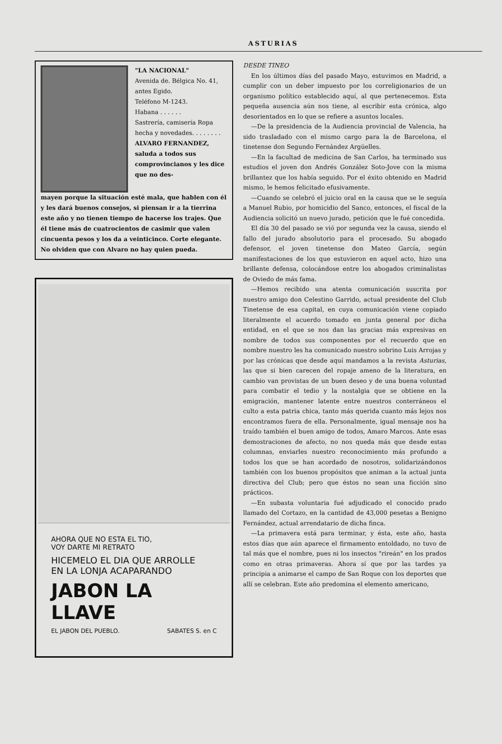ASTURIAS
"LA NACIONAL"
Avenida de. Bélgica No. 41, antes Egido.
Teléfono M-1243.
Habana . . . . . .
Sastrería, camisería Ropa hecha y novedades. . . . . . . .
ALVARO FERNANDEZ, saluda a todos sus comprovincianos y les dice que no des-
mayen porque la situación esté mala, que hablen con él y les dará buenos consejos, si piensan ir a la tierrina este año y no tienen tiempo de hacerse los trajes. Que él tiene más de cuatrocientos de casimir que valen cincuenta pesos y los da a veinticinco. Corte elegante. No olviden que con Alvaro no hay quien pueda.
AHORA QUE NO ESTA EL TIO,
VOY DARTE MI RETRATO
HICEMELO EL DIA QUE ARROLLE
EN LA LONJA ACAPARANDO
JABON LA LLAVE
EL JABON DEL PUEBLO. SABATES S. en C
DESDE TINEO
En los últimos días del pasado Mayo, estuvimos en Madrid, a cumplir con un deber impuesto por los correligionarios de un organismo político establecido aquí, al que pertenecemos. Esta pequeña ausencia aún nos tiene, al escribir esta crónica, algo desorientados en lo que se refiere a asuntos locales.
—De la presidencia de la Audiencia provincial de Valencia, ha sido trasladado con el mismo cargo para la de Barcelona, el tinetense don Segundo Fernández Argüelles.
—En la facultad de medicina de San Carlos, ha terminado sus estudios el joven don Andrés González Soto-Jove con la misma brillantez que los había seguido. Por el éxito obtenido en Madrid mismo, le hemos felicitado efusivamente.
—Cuando se celebró el juicio oral en la causa que se le seguía a Manuel Rubio, por homicidio del Sanco, entonces, el fiscal de la Audiencia solicitó un nuevo jurado, petición que le fué concedida.
El día 30 del pasado se vió por segunda vez la causa, siendo el fallo del jurado absolutorio para el procesado. Su abogado defensor, el joven tinetense don Mateo García, según manifestaciones de los que estuvieron en aquel acto, hizo una brillante defensa, colocándose entre los abogados criminalistas de Oviedo de más fama.
—Hemos recibido una atenta comunicación suscrita por nuestro amigo don Celestino Garrido, actual presidente del Club Tinetense de esa capital, en cuya comunicación viene copiado literalmente el acuerdo tomado en junta general por dicha entidad, en el que se nos dan las gracias más expresivas en nombre de todos sus componentes por el recuerdo que en nombre nuestro les ha comunicado nuestro sobrino Luis Arrojas y por las crónicas que desde aquí mandamos a la revista Asturias, las que si bien carecen del ropaje ameno de la literatura, en cambio van provistas de un buen deseo y de una buena voluntad para combatir el tedio y la nostalgia que se obtiene en la emigración, mantener latente entre nuestros conterráneos el culto a esta patria chica, tanto más querida cuanto más lejos nos encontramos fuera de ella. Personalmente, igual mensaje nos ha traído también el buen amigo de todos, Amaro Marcos. Ante esas demostraciones de afecto, no nos queda más que desde estas columnas, enviarles nuestro reconocimiento más profundo a todos los que se han acordado de nosotros, solidarizándonos también con los buenos propósitos que animan a la actual junta directiva del Club; pero que éstos no sean una ficción sino prácticos.
—En subasta voluntaria fué adjudicado el conocido prado llamado del Cortazo, en la cantidad de 43,000 pesetas a Benigno Fernández, actual arrendatario de dicha finca.
—La primavera está para terminar, y ésta, este año, hasta estos días que aún aparece el firmamento entoldado, no tuvo de tal más que el nombre, pues ni los insectos "rireán" en los prados como en otras primaveras. Ahora sí que por las tardes ya principia a animarse el campo de San Roque con los deportes que allí se celebran. Este año predomina el elemento americano,